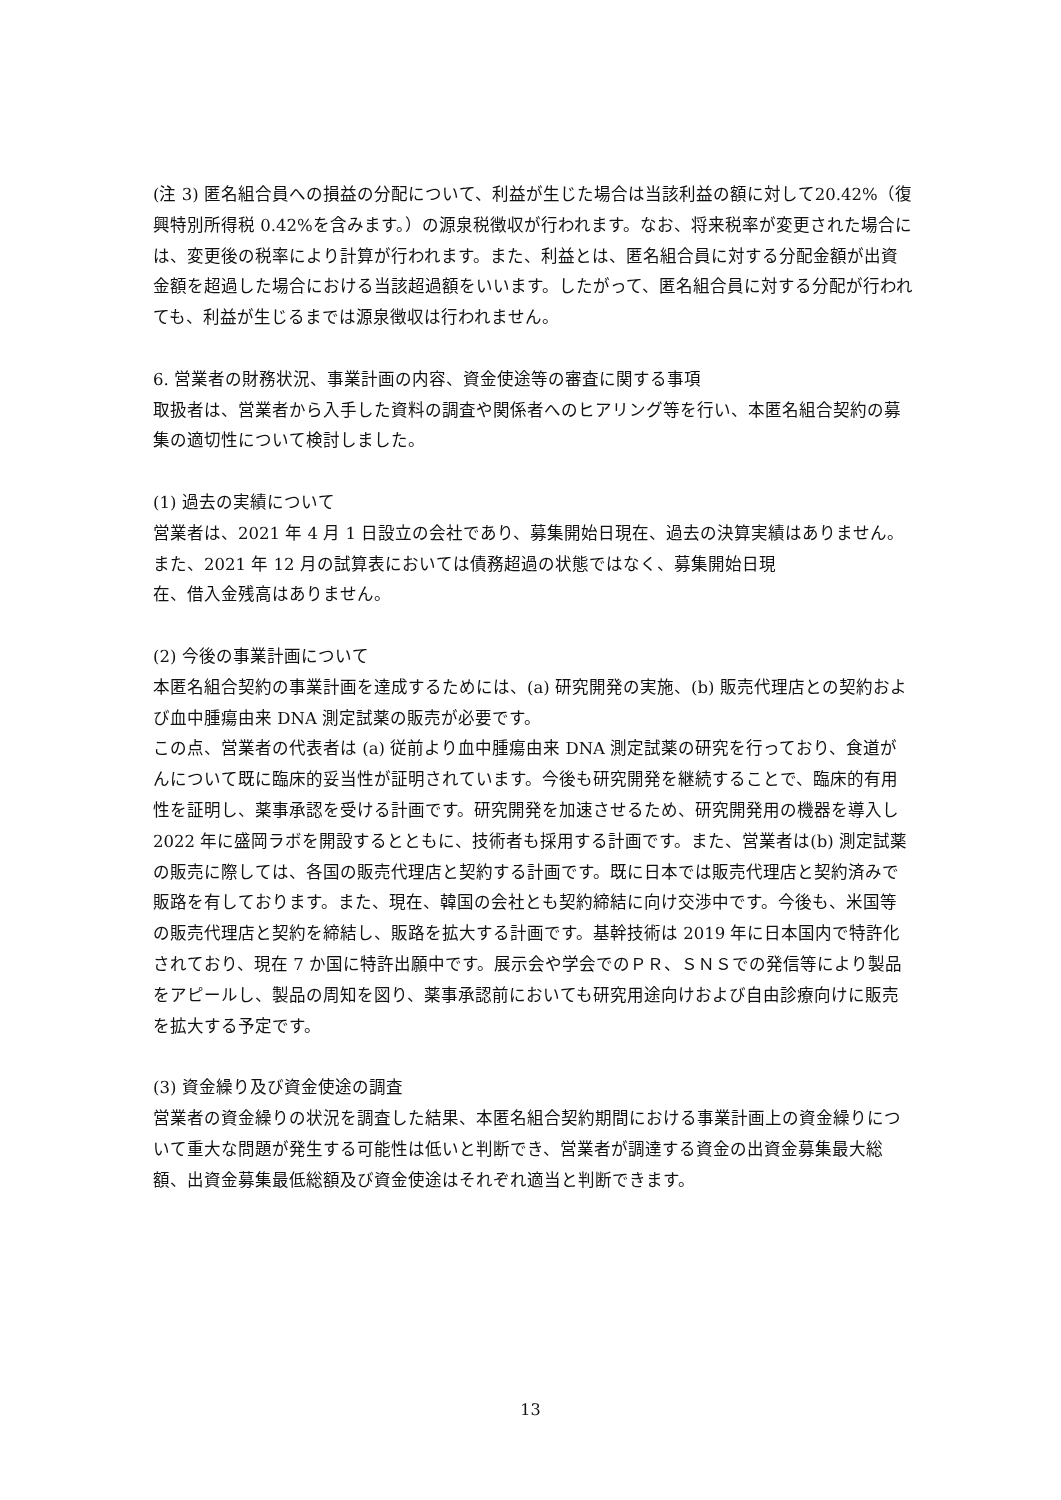(注 3) 匿名組合員への損益の分配について、利益が生じた場合は当該利益の額に対して20.42%（復興特別所得税 0.42%を含みます。）の源泉税徴収が行われます。なお、将来税率が変更された場合には、変更後の税率により計算が行われます。また、利益とは、匿名組合員に対する分配金額が出資金額を超過した場合における当該超過額をいいます。したがって、匿名組合員に対する分配が行われても、利益が生じるまでは源泉徴収は行われません。
6. 営業者の財務状況、事業計画の内容、資金使途等の審査に関する事項
取扱者は、営業者から入手した資料の調査や関係者へのヒアリング等を行い、本匿名組合契約の募集の適切性について検討しました。
(1) 過去の実績について
営業者は、2021 年 4 月 1 日設立の会社であり、募集開始日現在、過去の決算実績はありません。また、2021 年 12 月の試算表においては債務超過の状態ではなく、募集開始日現
在、借入金残高はありません。
(2) 今後の事業計画について
本匿名組合契約の事業計画を達成するためには、(a) 研究開発の実施、(b) 販売代理店との契約および血中腫瘍由来 DNA 測定試薬の販売が必要です。
この点、営業者の代表者は (a) 従前より血中腫瘍由来 DNA 測定試薬の研究を行っており、食道がんについて既に臨床的妥当性が証明されています。今後も研究開発を継続することで、臨床的有用性を証明し、薬事承認を受ける計画です。研究開発を加速させるため、研究開発用の機器を導入し 2022 年に盛岡ラボを開設するとともに、技術者も採用する計画です。また、営業者は(b) 測定試薬の販売に際しては、各国の販売代理店と契約する計画です。既に日本では販売代理店と契約済みで販路を有しております。また、現在、韓国の会社とも契約締結に向け交渉中です。今後も、米国等の販売代理店と契約を締結し、販路を拡大する計画です。基幹技術は 2019 年に日本国内で特許化されており、現在 7 か国に特許出願中です。展示会や学会でのＰＲ、ＳＮＳでの発信等により製品をアピールし、製品の周知を図り、薬事承認前においても研究用途向けおよび自由診療向けに販売を拡大する予定です。
(3) 資金繰り及び資金使途の調査
営業者の資金繰りの状況を調査した結果、本匿名組合契約期間における事業計画上の資金繰りについて重大な問題が発生する可能性は低いと判断でき、営業者が調達する資金の出資金募集最大総額、出資金募集最低総額及び資金使途はそれぞれ適当と判断できます。
13